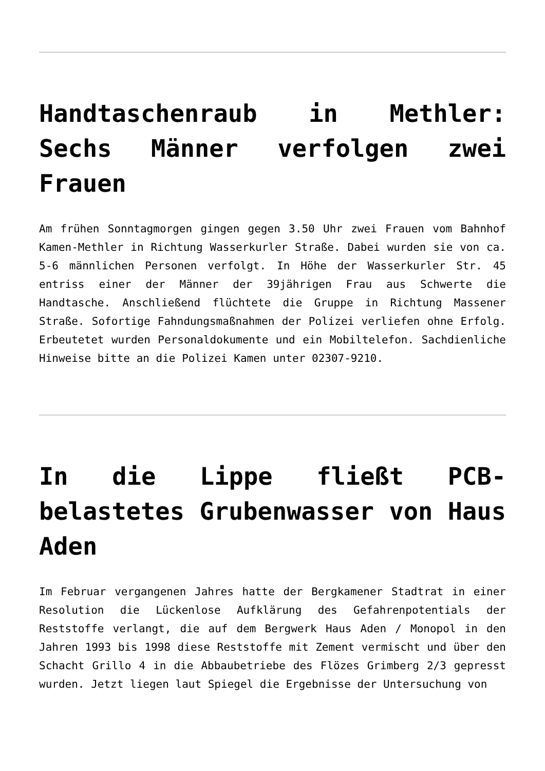Handtaschenraub in Methler: Sechs Männer verfolgen zwei Frauen
Am frühen Sonntagmorgen gingen gegen 3.50 Uhr zwei Frauen vom Bahnhof Kamen-Methler in Richtung Wasserkurler Straße. Dabei wurden sie von ca. 5-6 männlichen Personen verfolgt. In Höhe der Wasserkurler Str. 45 entriss einer der Männer der 39jährigen Frau aus Schwerte die Handtasche. Anschließend flüchtete die Gruppe in Richtung Massener Straße. Sofortige Fahndungsmaßnahmen der Polizei verliefen ohne Erfolg. Erbeutetet wurden Personaldokumente und ein Mobiltelefon. Sachdienliche Hinweise bitte an die Polizei Kamen unter 02307-9210.
In die Lippe fließt PCB-belastetes Grubenwasser von Haus Aden
Im Februar vergangenen Jahres hatte der Bergkamener Stadtrat in einer Resolution die Lückenlose Aufklärung des Gefahrenpotentials der Reststoffe verlangt, die auf dem Bergwerk Haus Aden / Monopol in den Jahren 1993 bis 1998 diese Reststoffe mit Zement vermischt und über den Schacht Grillo 4 in die Abbaubetriebe des Flözes Grimberg 2/3 gepresst wurden. Jetzt liegen laut Spiegel die Ergebnisse der Untersuchung von